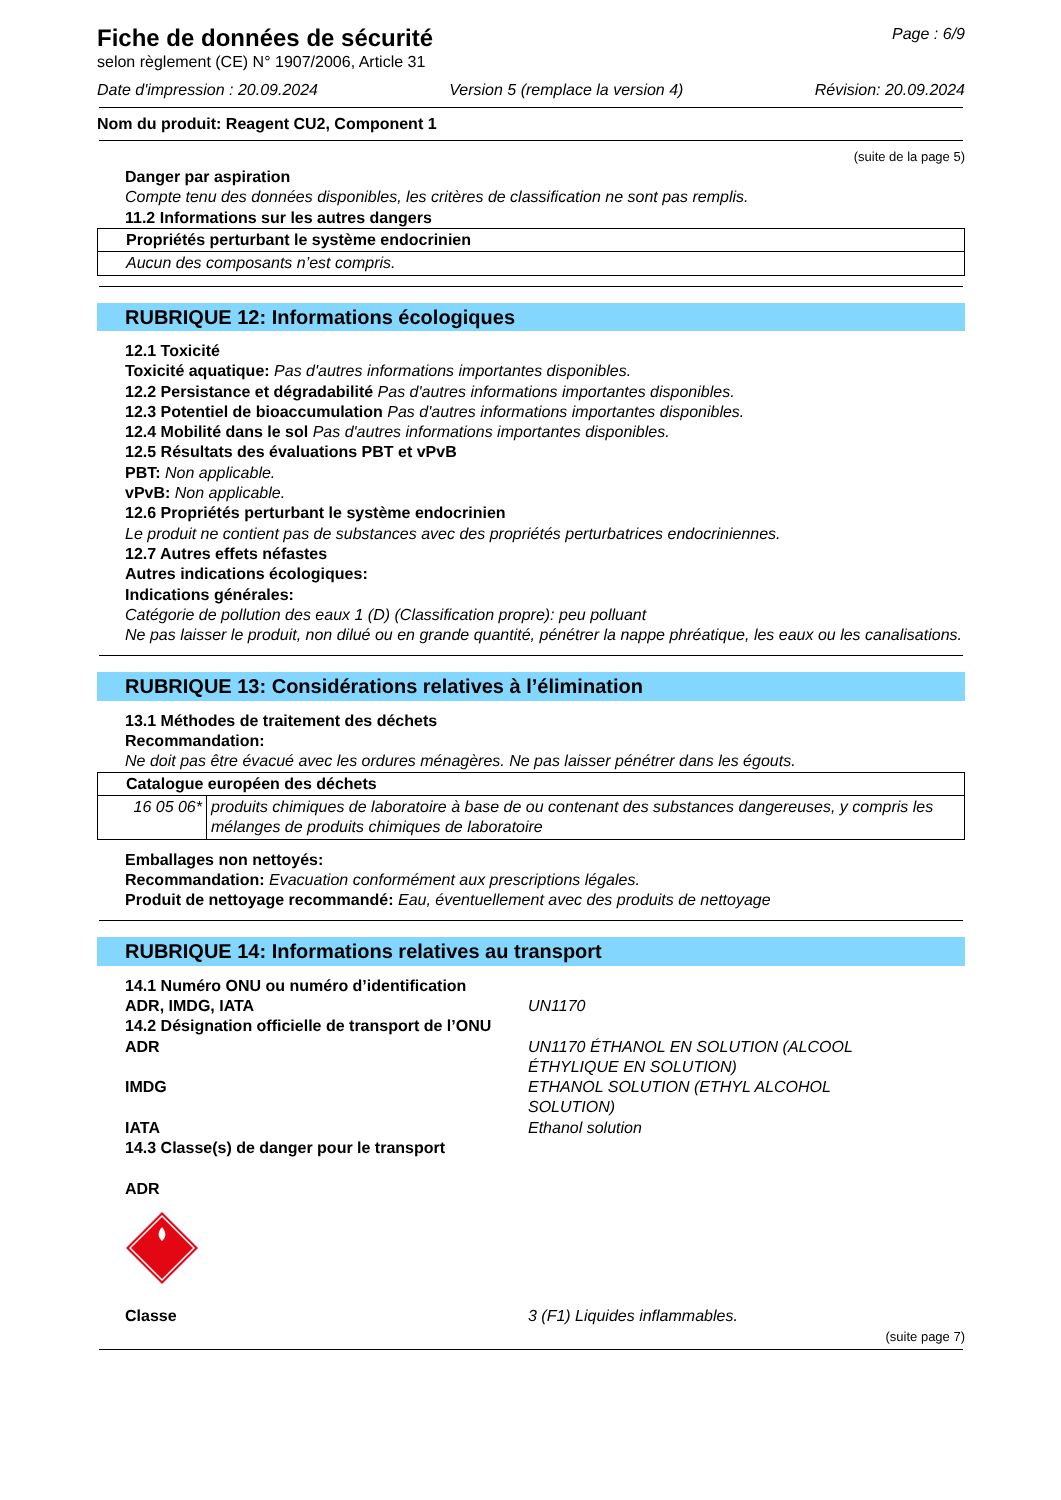Fiche de données de sécurité
selon règlement (CE) N° 1907/2006, Article 31
Page : 6/9
Date d'impression : 20.09.2024 Version 5 (remplace la version 4) Révision: 20.09.2024
Nom du produit: Reagent CU2, Component 1
(suite de la page 5)
Danger par aspiration
Compte tenu des données disponibles, les critères de classification ne sont pas remplis.
11.2 Informations sur les autres dangers
| Propriétés perturbant le système endocrinien |
| Aucun des composants n’est compris. |
RUBRIQUE 12: Informations écologiques
12.1 Toxicité
Toxicité aquatique: Pas d'autres informations importantes disponibles.
12.2 Persistance et dégradabilité Pas d'autres informations importantes disponibles.
12.3 Potentiel de bioaccumulation Pas d'autres informations importantes disponibles.
12.4 Mobilité dans le sol Pas d'autres informations importantes disponibles.
12.5 Résultats des évaluations PBT et vPvB
PBT: Non applicable.
vPvB: Non applicable.
12.6 Propriétés perturbant le système endocrinien
Le produit ne contient pas de substances avec des propriétés perturbatrices endocriniennes.
12.7 Autres effets néfastes
Autres indications écologiques:
Indications générales:
Catégorie de pollution des eaux 1 (D) (Classification propre): peu polluant
Ne pas laisser le produit, non dilué ou en grande quantité, pénétrer la nappe phréatique, les eaux ou les canalisations.
RUBRIQUE 13: Considérations relatives à l’élimination
13.1 Méthodes de traitement des déchets
Recommandation:
Ne doit pas être évacué avec les ordures ménagères. Ne pas laisser pénétrer dans les égouts.
| Catalogue européen des déchets | |
| 16 05 06* | produits chimiques de laboratoire à base de ou contenant des substances dangereuses, y compris les mélanges de produits chimiques de laboratoire |
Emballages non nettoyés:
Recommandation: Evacuation conformément aux prescriptions légales.
Produit de nettoyage recommandé: Eau, éventuellement avec des produits de nettoyage
RUBRIQUE 14: Informations relatives au transport
14.1 Numéro ONU ou numéro d’identification
ADR, IMDG, IATA UN1170
14.2 Désignation officielle de transport de l’ONU
ADR UN1170 ÉTHANOL EN SOLUTION (ALCOOL
ÉTHYLIQUE EN SOLUTION)
IMDG ETHANOL SOLUTION (ETHYL ALCOHOL
SOLUTION)
IATA Ethanol solution
14.3 Classe(s) de danger pour le transport
ADR
Classe 3 (F1) Liquides inflammables.
(suite page 7)